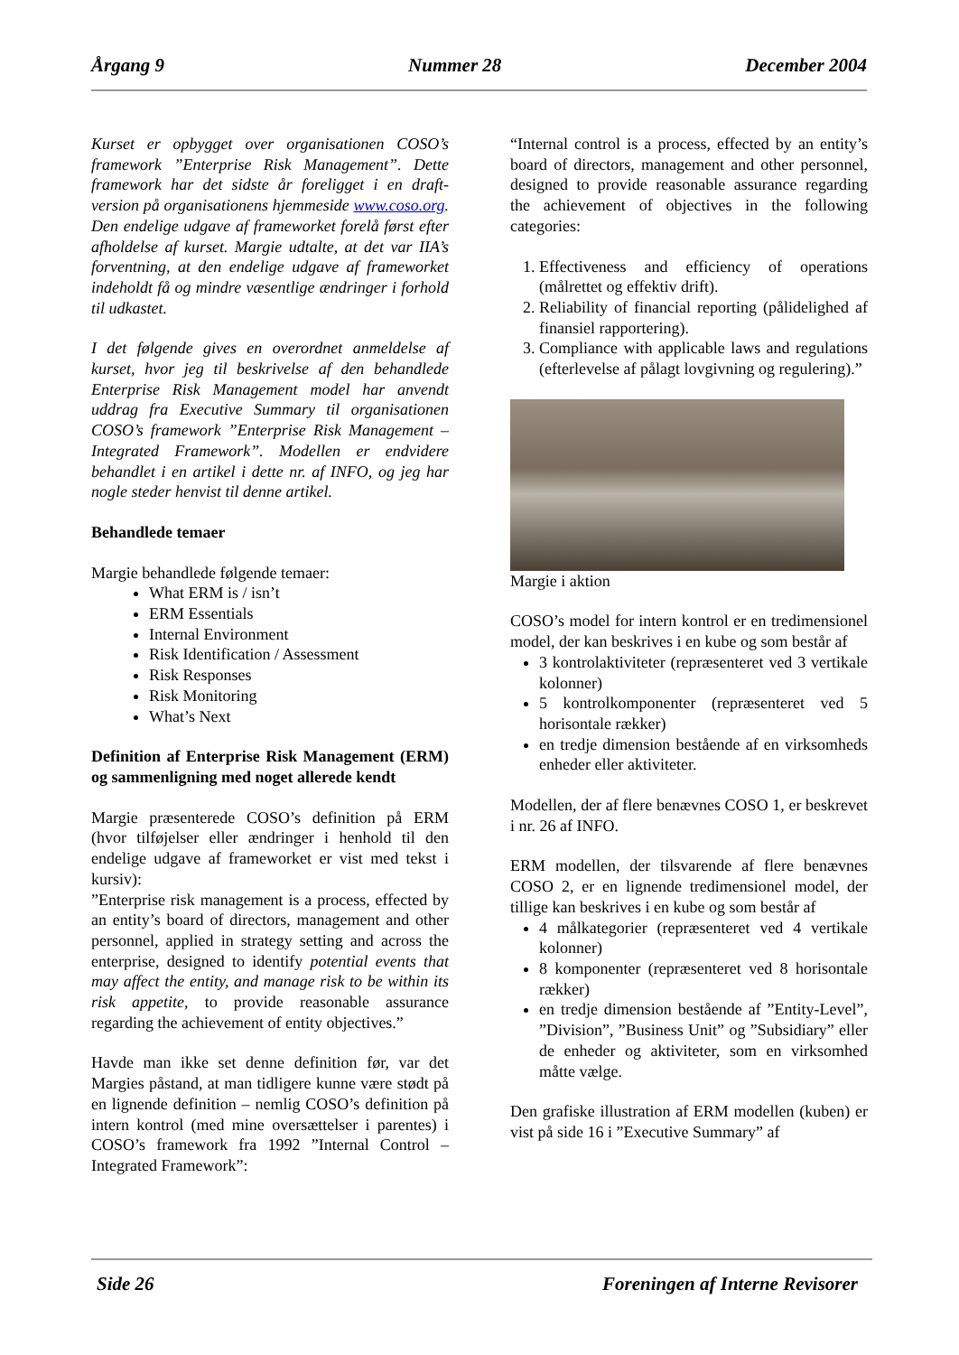Årgang 9 Nummer 28 December 2004
Kurset er opbygget over organisationen COSO’s framework ”Enterprise Risk Management”. Dette framework har det sidste år foreligget i en draft-version på organisationens hjemmeside www.coso.org. Den endelige udgave af frameworket forelå først efter afholdelse af kurset. Margie udtalte, at det var IIA’s forventning, at den endelige udgave af frameworket indeholdt få og mindre væsentlige ændringer i forhold til udkastet.
I det følgende gives en overordnet anmeldelse af kurset, hvor jeg til beskrivelse af den behandlede Enterprise Risk Management model har anvendt uddrag fra Executive Summary til organisationen COSO’s framework ”Enterprise Risk Management – Integrated Framework”. Modellen er endvidere behandlet i en artikel i dette nr. af INFO, og jeg har nogle steder henvist til denne artikel.
Behandlede temaer
Margie behandlede følgende temaer:
What ERM is / isn’t
ERM Essentials
Internal Environment
Risk Identification / Assessment
Risk Responses
Risk Monitoring
What’s Next
Definition af Enterprise Risk Management (ERM) og sammenligning med noget allerede kendt
Margie præsenterede COSO’s definition på ERM (hvor tilføjelser eller ændringer i henhold til den endelige udgave af frameworket er vist med tekst i kursiv):
”Enterprise risk management is a process, effected by an entity’s board of directors, management and other personnel, applied in strategy setting and across the enterprise, designed to identify potential events that may affect the entity, and manage risk to be within its risk appetite, to provide reasonable assurance regarding the achievement of entity objectives.”
Havde man ikke set denne definition før, var det Margies påstand, at man tidligere kunne være stødt på en lignende definition – nemlig COSO’s definition på intern kontrol (med mine oversættelser i parentes) i COSO’s framework fra 1992 ”Internal Control – Integrated Framework”:
“Internal control is a process, effected by an entity’s board of directors, management and other personnel, designed to provide reasonable assurance regarding the achievement of objectives in the following categories:
1. Effectiveness and efficiency of operations (målrettet og effektiv drift).
2. Reliability of financial reporting (pålidelighed af finansiel rapportering).
3. Compliance with applicable laws and regulations (efterlevelse af pålagt lovgivning og regulering).”
Margie i aktion
COSO’s model for intern kontrol er en tredimensionel model, der kan beskrives i en kube og som består af
3 kontrolaktiviteter (repræsenteret ved 3 vertikale kolonner)
5 kontrolkomponenter (repræsenteret ved 5 horisontale rækker)
en tredje dimension bestående af en virksomheds enheder eller aktiviteter.
Modellen, der af flere benævnes COSO 1, er beskrevet i nr. 26 af INFO.
ERM modellen, der tilsvarende af flere benævnes COSO 2, er en lignende tredimensionel model, der tillige kan beskrives i en kube og som består af
4 målkategorier (repræsenteret ved 4 vertikale kolonner)
8 komponenter (repræsenteret ved 8 horisontale rækker)
en tredje dimension bestående af ”Entity-Level”, ”Division”, ”Business Unit” og ”Subsidiary” eller de enheder og aktiviteter, som en virksomhed måtte vælge.
Den grafiske illustration af ERM modellen (kuben) er vist på side 16 i ”Executive Summary” af
Side 26 Foreningen af Interne Revisorer